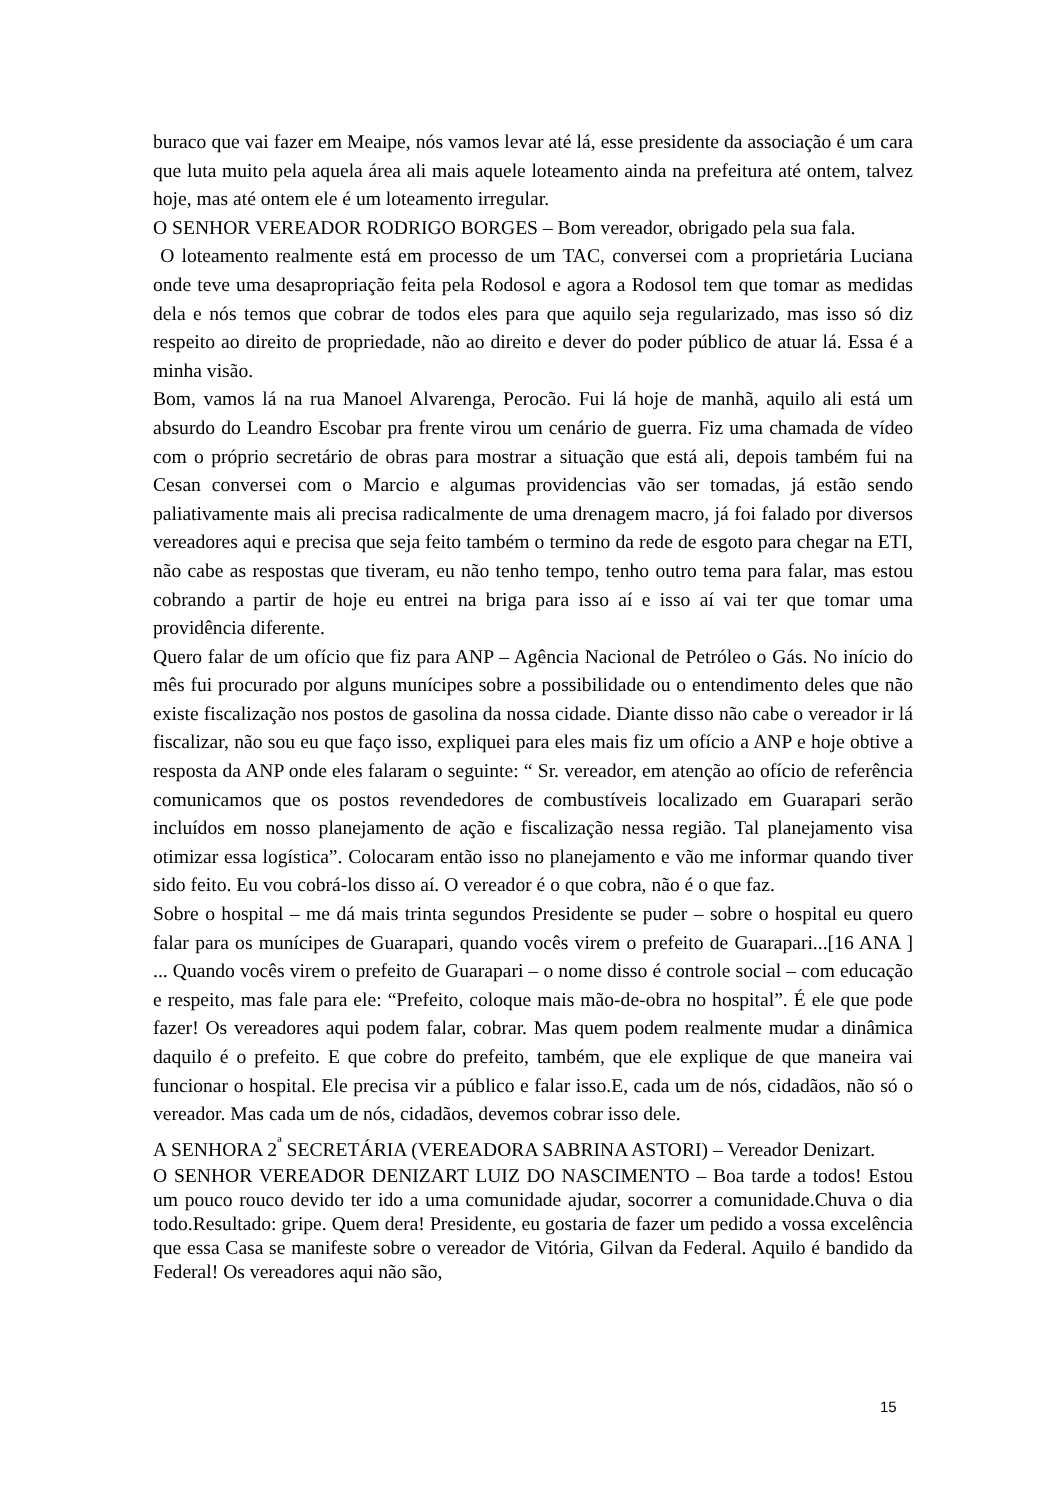buraco que vai fazer em Meaipe, nós vamos levar até lá, esse presidente da associação é um cara que luta muito pela aquela área ali mais aquele loteamento ainda na prefeitura até ontem, talvez hoje, mas até ontem ele é um loteamento irregular.
O SENHOR VEREADOR RODRIGO BORGES – Bom vereador, obrigado pela sua fala.
O loteamento realmente está em processo de um TAC, conversei com a proprietária Luciana onde teve uma desapropriação feita pela Rodosol e agora a Rodosol tem que tomar as medidas dela e nós temos que cobrar de todos eles para que aquilo seja regularizado, mas isso só diz respeito ao direito de propriedade, não ao direito e dever do poder público de atuar lá. Essa é a minha visão.
Bom, vamos lá na rua Manoel Alvarenga, Perocão. Fui lá hoje de manhã, aquilo ali está um absurdo do Leandro Escobar pra frente virou um cenário de guerra. Fiz uma chamada de vídeo com o próprio secretário de obras para mostrar a situação que está ali, depois também fui na Cesan conversei com o Marcio e algumas providencias vão ser tomadas, já estão sendo paliativamente mais ali precisa radicalmente de uma drenagem macro, já foi falado por diversos vereadores aqui e precisa que seja feito também o termino da rede de esgoto para chegar na ETI, não cabe as respostas que tiveram, eu não tenho tempo, tenho outro tema para falar, mas estou cobrando a partir de hoje eu entrei na briga para isso aí e isso aí vai ter que tomar uma providência diferente.
Quero falar de um ofício que fiz para ANP – Agência Nacional de Petróleo o Gás. No início do mês fui procurado por alguns munícipes sobre a possibilidade ou o entendimento deles que não existe fiscalização nos postos de gasolina da nossa cidade. Diante disso não cabe o vereador ir lá fiscalizar, não sou eu que faço isso, expliquei para eles mais fiz um ofício a ANP e hoje obtive a resposta da ANP onde eles falaram o seguinte: “ Sr. vereador, em atenção ao ofício de referência comunicamos que os postos revendedores de combustíveis localizado em Guarapari serão incluídos em nosso planejamento de ação e fiscalização nessa região. Tal planejamento visa otimizar essa logística”. Colocaram então isso no planejamento e vão me informar quando tiver sido feito. Eu vou cobrá-los disso aí. O vereador é o que cobra, não é o que faz.
Sobre o hospital – me dá mais trinta segundos Presidente se puder – sobre o hospital eu quero falar para os munícipes de Guarapari, quando vocês virem o prefeito de Guarapari...[16 ANA ] ... Quando vocês virem o prefeito de Guarapari – o nome disso é controle social – com educação e respeito, mas fale para ele: “Prefeito, coloque mais mão-de-obra no hospital”. É ele que pode fazer! Os vereadores aqui podem falar, cobrar. Mas quem podem realmente mudar a dinâmica daquilo é o prefeito. E que cobre do prefeito, também, que ele explique de que maneira vai funcionar o hospital. Ele precisa vir a público e falar isso.E, cada um de nós, cidadãos, não só o vereador. Mas cada um de nós, cidadãos, devemos cobrar isso dele.
A SENHORA 2<sup>ª</sup> SECRETÁRIA (VEREADORA SABRINA ASTORI) – Vereador Denizart.
O SENHOR VEREADOR DENIZART LUIZ DO NASCIMENTO – Boa tarde a todos! Estou um pouco rouco devido ter ido a uma comunidade ajudar, socorrer a comunidade.Chuva o dia todo.Resultado: gripe. Quem dera! Presidente, eu gostaria de fazer um pedido a vossa excelência que essa Casa se manifeste sobre o vereador de Vitória, Gilvan da Federal. Aquilo é bandido da Federal! Os vereadores aqui não são,
15